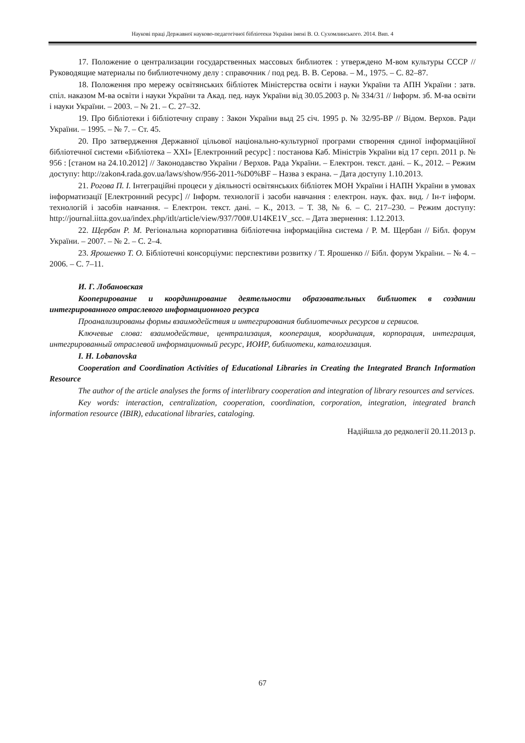Наукові праці Державної науково-педагогічної бібліотеки України імені В. О. Сухомлинського. 2014. Вип. 4
17. Положение о централизации государственных массовых библиотек : утверждено М-вом культуры СССР // Руководящие материалы по библиотечному делу : справочник / под ред. В. В. Серова. – М., 1975. – С. 82–87.
18. Положення про мережу освітянських бібліотек Міністерства освіти і науки України та АПН України : затв. спіл. наказом М-ва освіти і науки України та Акад. пед. наук України від 30.05.2003 р. № 334/31 // Інформ. зб. М-ва освіти і науки України. – 2003. – № 21. – С. 27–32.
19. Про бібліотеки і бібліотечну справу : Закон України выд 25 січ. 1995 р. № 32/95-ВР // Відом. Верхов. Ради України. – 1995. – № 7. – Ст. 45.
20. Про затвердження Державної цільової національно-культурної програми створення єдиної інформаційної бібліотечної системи «Бібліотека – ХХІ» [Електронний ресурс] : постанова Каб. Міністрів України від 17 серп. 2011 р. № 956 : [станом на 24.10.2012] // Законодавство України / Верхов. Рада України. – Електрон. текст. дані. – К., 2012. – Режим доступу: http://zakon4.rada.gov.ua/laws/show/956-2011-%D0%BF – Назва з екрана. – Дата доступу 1.10.2013.
21. Рогова П. І. Інтеграційні процеси у діяльності освітянських бібліотек МОН України і НАПН України в умовах інформатизації [Електронний ресурс] // Інформ. технології і засоби навчання : електрон. наук. фах. вид. / Ін-т інформ. технологій і засобів навчання. – Електрон. текст. дані. – К., 2013. – Т. 38, № 6. – С. 217–230. – Режим доступу: http://journal.iitta.gov.ua/index.php/itlt/article/view/937/700#.U14KE1V_scc. – Дата звернення: 1.12.2013.
22. Щербан Р. М. Регіональна корпоративна бібліотечна інформаційна система / Р. М. Щербан // Бібл. форум України. – 2007. – № 2. – С. 2–4.
23. Ярошенко Т. О. Бібліотечні консорціуми: перспективи розвитку / Т. Ярошенко // Бібл. форум України. – № 4. – 2006. – С. 7–11.
И. Г. Лобановская
Кооперирование и координирование деятельности образовательных библиотек в создании интегрированного отраслевого информационного ресурса
Проанализированы формы взаимодействия и интегрирования библиотечных ресурсов и сервисов.
Ключевые слова: взаимодействие, централизация, кооперация, координация, корпорация, интеграция, интегрированный отраслевой информационный ресурс, ИОИР, библиотеки, каталогизация.
I. H. Lobanovska
Cooperation and Coordination Activities of Educational Libraries in Creating the Integrated Branch Information Resource
The author of the article analyses the forms of interlibrary cooperation and integration of library resources and services.
Key words: interaction, centralization, cooperation, coordination, corporation, integration, integrated branch information resource (IBIR), educational libraries, cataloging.
Надійшла до редколегії 20.11.2013 р.
67